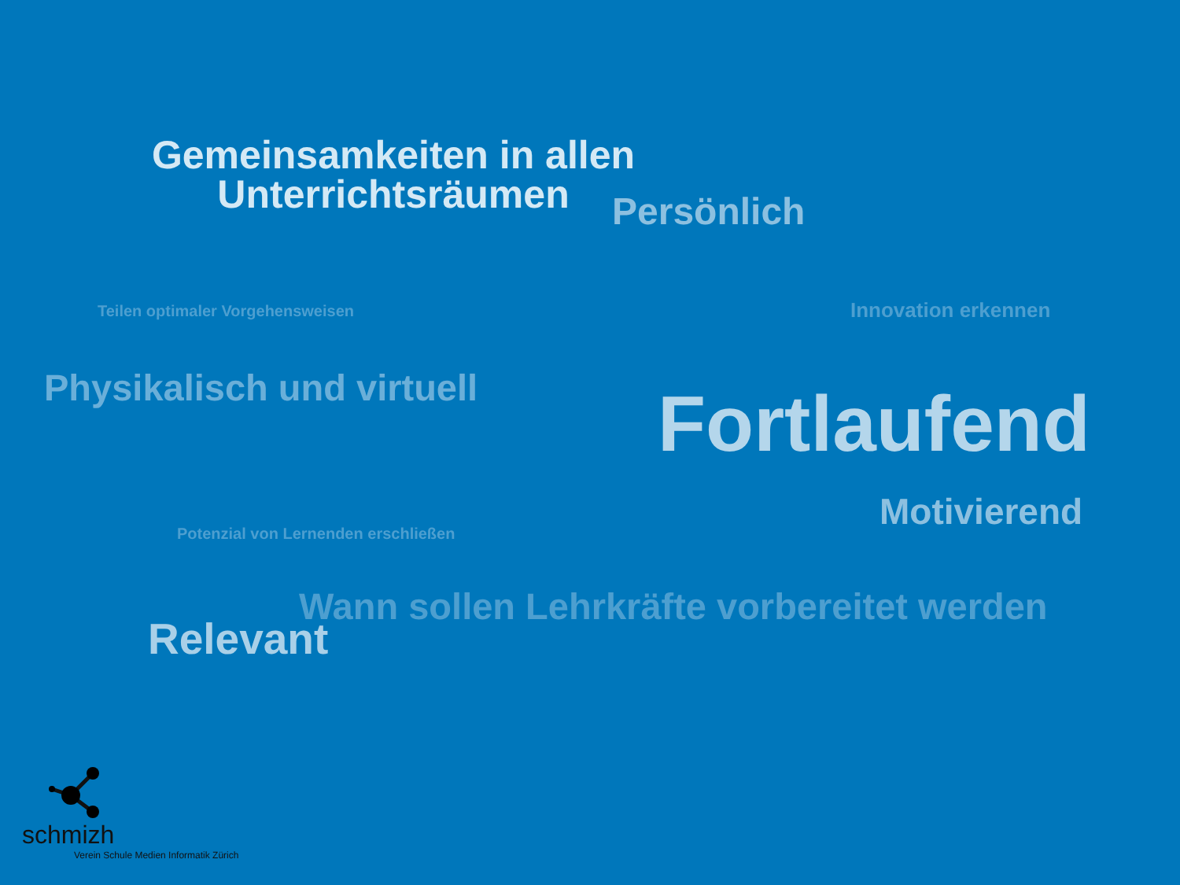Gemeinsamkeiten in allen
Unterrichtsräumen
Persönlich
Teilen optimaler Vorgehensweisen
Innovation erkennen
Physikalisch und virtuell
Fortlaufend
Motivierend
Potenzial von Lernenden erschließen
Wann sollen Lehrkräfte vorbereitet werden
Relevant
schmizh
Verein Schule Medien Informatik Zürich